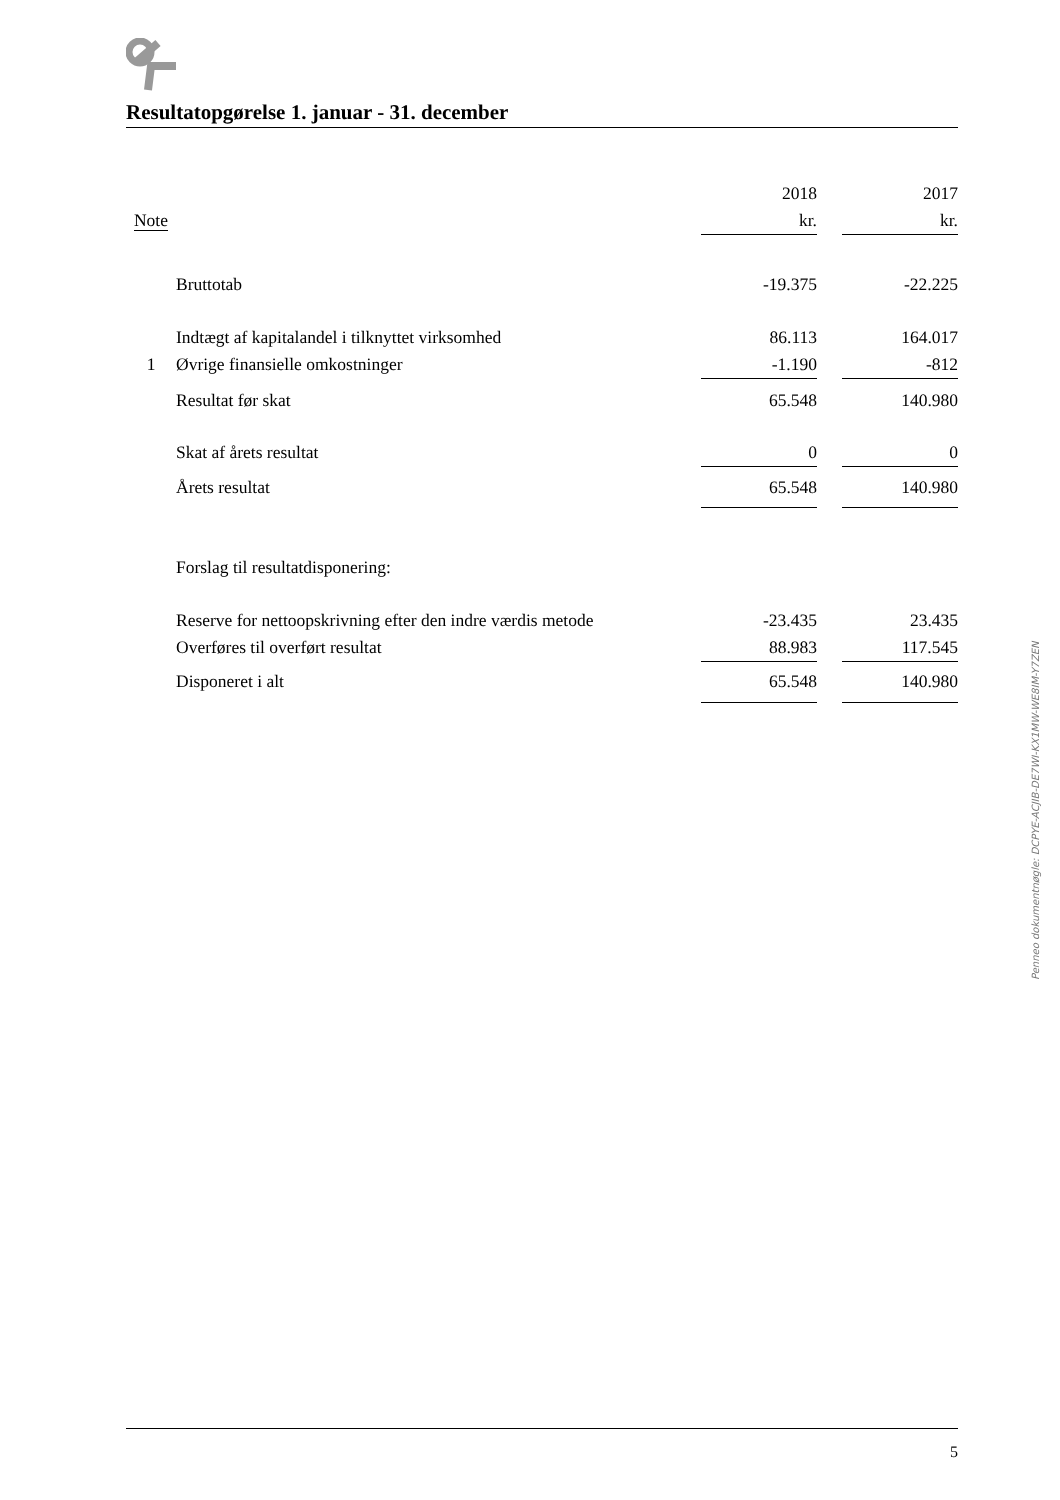Resultatopgørelse 1. januar - 31. december
| | | 2018 | | 2017 |
| Note | | kr. | | kr. |
| | Bruttotab | -19.375 | | -22.225 |
| | Indtægt af kapitalandel i tilknyttet virksomhed | 86.113 | | 164.017 |
| 1 | Øvrige finansielle omkostninger | -1.190 | | -812 |
| | Resultat før skat | 65.548 | | 140.980 |
| | Skat af årets resultat | 0 | | 0 |
| | Årets resultat | 65.548 | | 140.980 |
| | Forslag til resultatdisponering: | | | |
| | Reserve for nettoopskrivning efter den indre værdis metode | -23.435 | | 23.435 |
| | Overføres til overført resultat | 88.983 | | 117.545 |
| | Disponeret i alt | 65.548 | | 140.980 |
Penneo dokumentnøgle: DCPYE-ACJIB-DE7WI-KX1MW-WE8IM-Y7ZEN
5